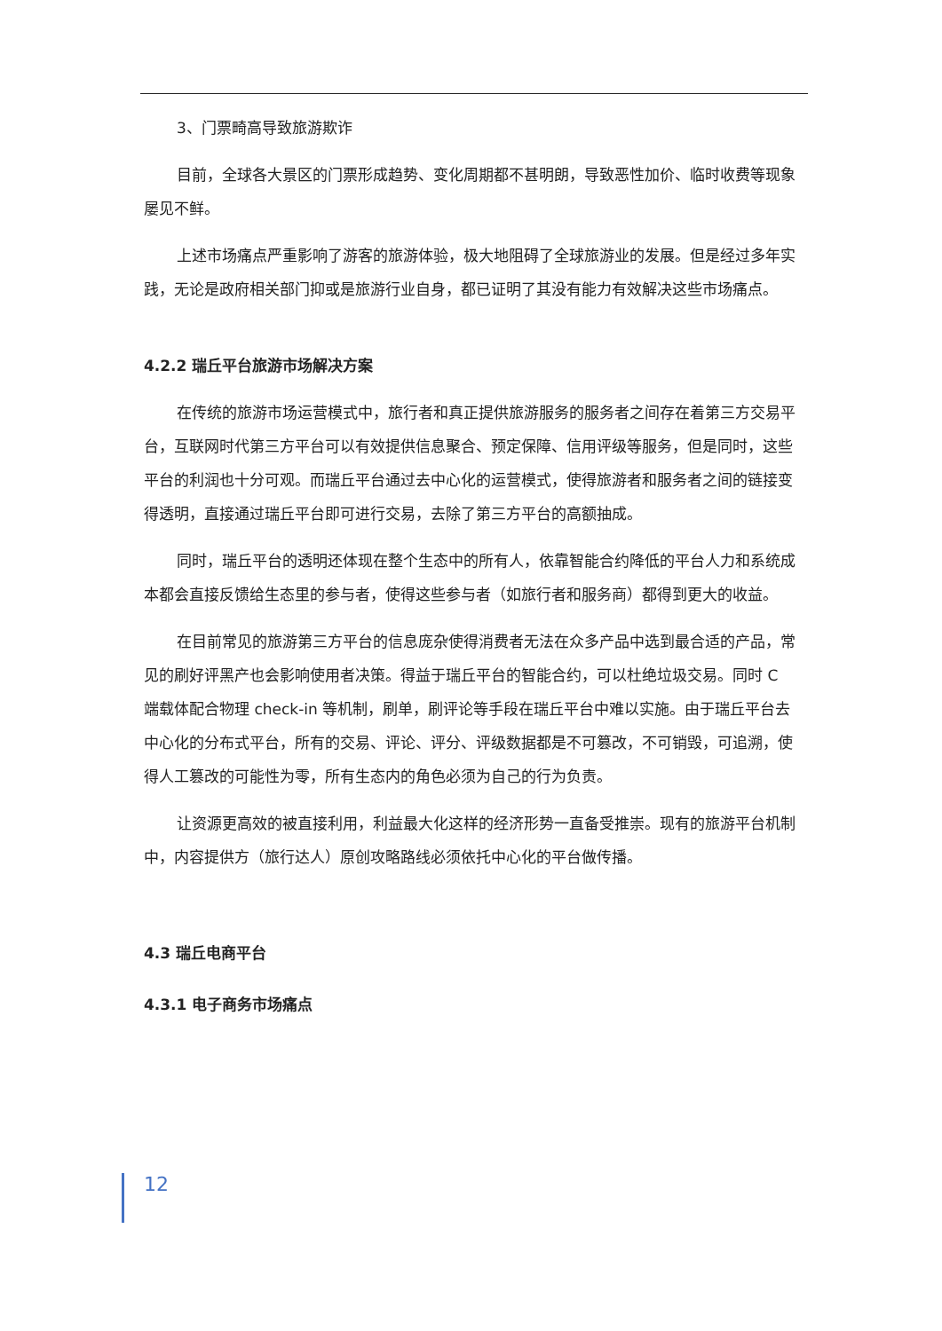3、门票畸高导致旅游欺诈
目前，全球各大景区的门票形成趋势、变化周期都不甚明朗，导致恶性加价、临时收费等现象屡见不鲜。
上述市场痛点严重影响了游客的旅游体验，极大地阻碍了全球旅游业的发展。但是经过多年实践，无论是政府相关部门抑或是旅游行业自身，都已证明了其没有能力有效解决这些市场痛点。
4.2.2 瑞丘平台旅游市场解决方案
在传统的旅游市场运营模式中，旅行者和真正提供旅游服务的服务者之间存在着第三方交易平台，互联网时代第三方平台可以有效提供信息聚合、预定保障、信用评级等服务，但是同时，这些平台的利润也十分可观。而瑞丘平台通过去中心化的运营模式，使得旅游者和服务者之间的链接变得透明，直接通过瑞丘平台即可进行交易，去除了第三方平台的高额抽成。
同时，瑞丘平台的透明还体现在整个生态中的所有人，依靠智能合约降低的平台人力和系统成本都会直接反馈给生态里的参与者，使得这些参与者（如旅行者和服务商）都得到更大的收益。
在目前常见的旅游第三方平台的信息庞杂使得消费者无法在众多产品中选到最合适的产品，常见的刷好评黑产也会影响使用者决策。得益于瑞丘平台的智能合约，可以杜绝垃圾交易。同时 C 端载体配合物理 check-in 等机制，刷单，刷评论等手段在瑞丘平台中难以实施。由于瑞丘平台去中心化的分布式平台，所有的交易、评论、评分、评级数据都是不可篡改，不可销毁，可追溯，使得人工篡改的可能性为零，所有生态内的角色必须为自己的行为负责。
让资源更高效的被直接利用，利益最大化这样的经济形势一直备受推崇。现有的旅游平台机制中，内容提供方（旅行达人）原创攻略路线必须依托中心化的平台做传播。
4.3 瑞丘电商平台
4.3.1 电子商务市场痛点
12